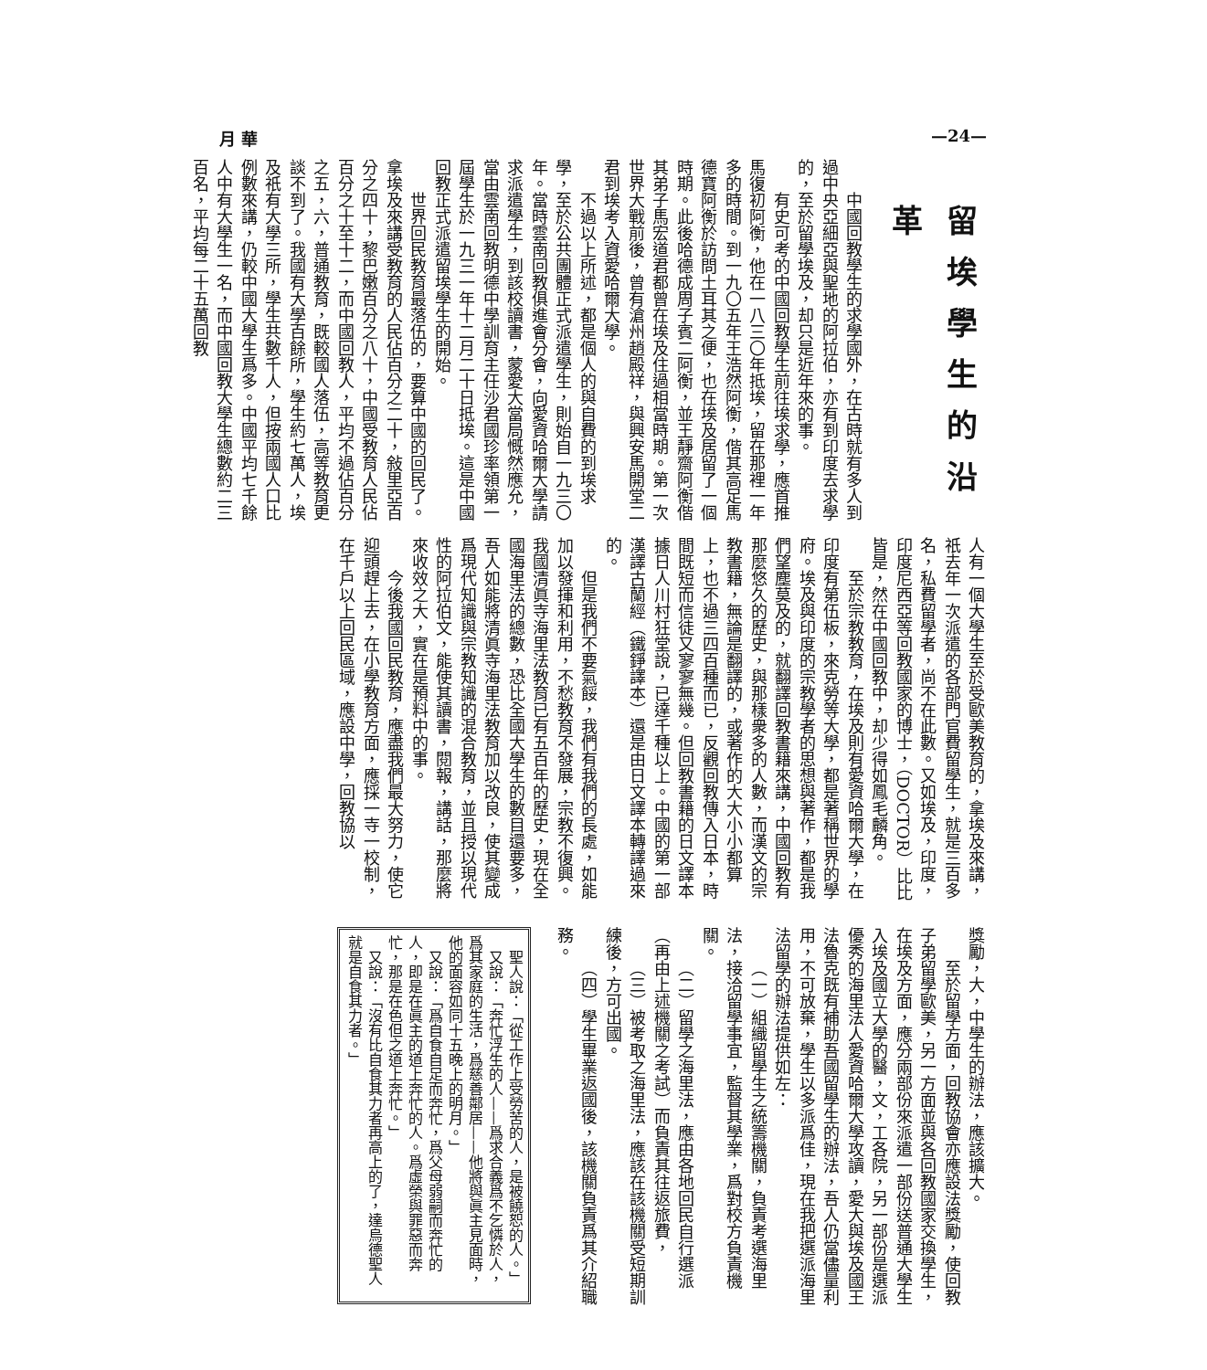月 華 —24—
留埃學生的沿革
中國回教學生的求學國外，在古時就有多人到過中央亞細亞與聖地的阿拉伯，亦有到印度去求學的，至於留學埃及，却只是近年來的事。
有史可考的中國回教學生前往埃求學，應首推馬復初阿衡，他在一八三〇年抵埃，留在那裡一年多的時間。到一九〇五年王浩然阿衡，偕其高足馬德寶阿衡於訪問土耳其之便，也在埃及居留了一個時期。此後哈德成周子賓二阿衡，並王靜齋阿衡偕其弟子馬宏道君都曾在埃及住過相當時期。第一次世界大戰前後，曾有滄州趙殿祥，與興安馬開堂二君到埃考入資愛哈爾大學。
不過以上所述，都是個人的與自費的到埃求學，至於公共團體正式派遣學生，則始自一九三〇年。當時雲南回教俱進會分會，向愛資哈爾大學請求派遣學生，到該校讀書，蒙愛大當局慨然應允，當由雲南回教明德中學訓育主任沙君國珍率領第一屆學生於一九三一年十二月二十日抵埃。這是中國回教正式派遣留埃學生的開始。
世界回民教育最落伍的，要算中國的回民了。拿埃及來講受教育的人民佔百分之二十，敍里亞百分之四十，黎巴嫩百分之八十，中國受教育人民佔百分之十至十二，而中國回教人，平均不過佔百分之五，六，普通教育，既較國人落伍，高等教育更談不到了。我國有大學百餘所，學生約七萬人，埃及祇有大學三所，學生共數千人，但按兩國人口比例數來講，仍較中國大學生爲多。中國平均七千餘人中有大學生一名，而中國回教大學生總數約二三百名，平均每二十五萬回教
人有一個大學生至於受歐美教育的，拿埃及來講，祇去年一次派遣的各部門官費留學生，就是三百多名，私費留學者，尚不在此數。又如埃及，印度，印度尼西亞等回教國家的博士，（DOCTOR）比比皆是，然在中國回教中，却少得如鳳毛麟角。
至於宗教教育，在埃及則有愛資哈爾大學，在印度有第伍板，來克勞等大學，都是著稱世界的學府。埃及與印度的宗教學者的思想與著作，都是我們望塵莫及的，就翻譯回教書籍來講，中國回教有那麼悠久的歷史，與那樣衆多的人數，而漢文的宗教書籍，無論是翻譯的，或著作的大大小小都算上，也不過三四百種而已，反觀回教傳入日本，時間既短而信徒又寥寥無幾。但回教書籍的日文譯本據日人川村狂堂說，已達千種以上。中國的第一部漢譯古蘭經（鐵錚譯本）還是由日文譯本轉譯過來的。
但是我們不要氣餒，我們有我們的長處，如能加以發揮和利用，不愁教育不發展，宗教不復興。我國清眞寺海里法教育已有五百年的歷史，現在全國海里法的總數，恐比全國大學生的數目還要多，吾人如能將清眞寺海里法教育加以改良，使其變成爲現代知識與宗教知識的混合教育，並且授以現代性的阿拉伯文，能使其讀書，閱報，講話，那麼將來收效之大，實在是預料中的事。
今後我國回民教育，應盡我們最大努力，使它迎頭趕上去，在小學教育方面，應採一寺一校制，在千戶以上回民區域，應設中學，回教協以
獎勵，大，中學生的辦法，應該擴大。
至於留學方面，回教協會亦應設法獎勵，使回教子弟留學歐美，另一方面並與各回教國家交換學生，在埃及方面，應分兩部份來派遣一部份送普通大學生入埃及國立大學的醫，文，工各院，另一部份是選派優秀的海里法人愛資哈爾大學攻讀，愛大與埃及國王法魯克既有補助吾國留學生的辦法，吾人仍當儘量利用，不可放棄，學生以多派爲佳，現在我把選派海里法留學的辦法提供如左：
（一）組織留學生之統籌機關，負責考選海里法，接洽留學事宜，監督其學業，爲對校方負責機關。
（二）留學之海里法，應由各地回民自行選派（再由上述機關之考試）而負責其往返旅費，
（三）被考取之海里法，應該在該機關受短期訓練後，方可出國。
（四）學生畢業返國後，該機關負責爲其介紹職務。
聖人說：「從工作上受勞苦的人，是被饒恕的人。」
又說：「奔忙浮生的人——爲求合義爲不乞憐於人，爲其家庭的生活，爲慈善鄰居——他將與眞主見面時，他的面容如同十五晚上的明月。」
又說：「爲自食自足而奔忙，爲父母弱嗣而奔忙的人，即是在眞主的道上奔忙的人。爲虛榮與罪惡而奔忙，那是在色但之道上奔忙。」
又說：「沒有比自食其力者再高上的了，達烏德聖人就是自食其力者。」